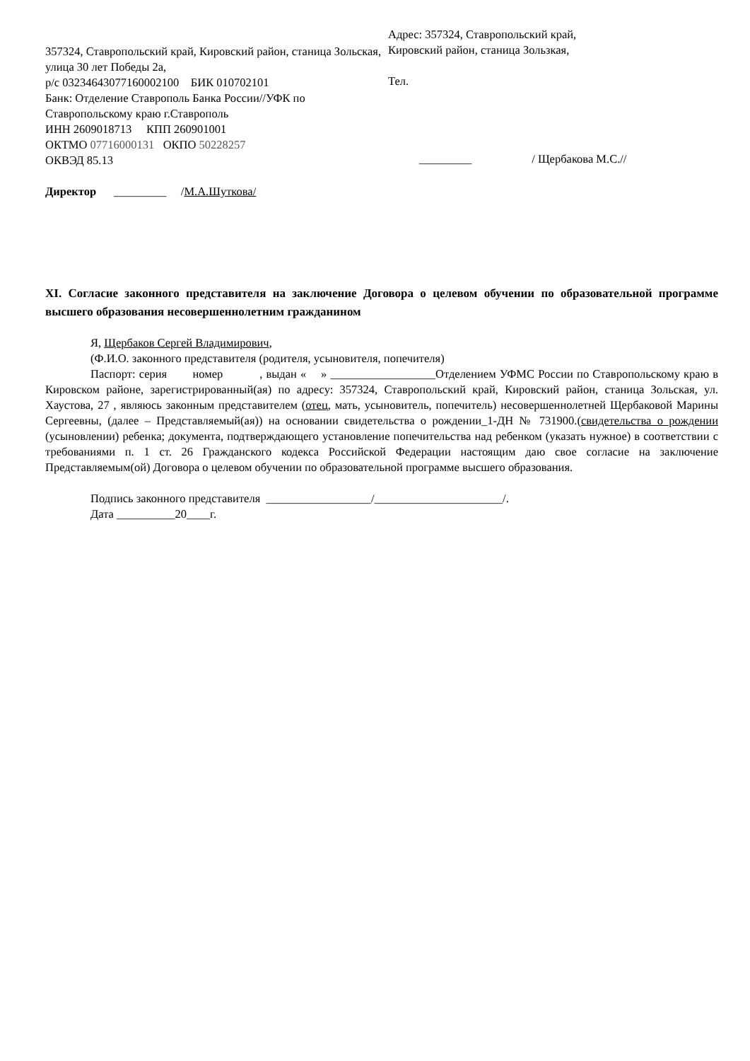357324, Ставропольский край, Кировский район, станица Зольская, улица 30 лет Победы 2а,
р/с 03234643077160002100 БИК 010702101
Банк: Отделение Ставрополь Банка России//УФК по Ставропольскому краю г.Ставрополь
ИНН 2609018713 КПП 260901001
ОКТМО 07716000131 ОКПО 50228257
ОКВЭД 85.13
Директор _________ /М.А.Шуткова/
Адрес: 357324, Ставропольский край,
Кировский район, станица Зользкая,
Тел.
_________ / Щербакова М.С.//
XI. Согласие законного представителя на заключение Договора о целевом обучении по образовательной программе высшего образования несовершеннолетним гражданином
Я, Щербаков Сергей Владимирович,
(Ф.И.О. законного представителя (родителя, усыновителя, попечителя)
Паспорт: серия номер , выдан « » __________________Отделением УФМС России по Ставропольскому краю в Кировском районе, зарегистрированный(ая) по адресу: 357324, Ставропольский край, Кировский район, станица Зольская, ул. Хаустова, 27 , являюсь законным представителем (отец, мать, усыновитель, попечитель) несовершеннолетней Щербаковой Марины Сергеевны, (далее – Представляемый(ая)) на основании свидетельства о рождении_1-ДН № 731900.(свидетельства о рождении (усыновлении) ребенка; документа, подтверждающего установление попечительства над ребенком (указать нужное) в соответствии с требованиями п. 1 ст. 26 Гражданского кодекса Российской Федерации настоящим даю свое согласие на заключение Представляемым(ой) Договора о целевом обучении по образовательной программе высшего образования.
Подпись законного представителя __________________/______________________/.
Дата __________20____г.